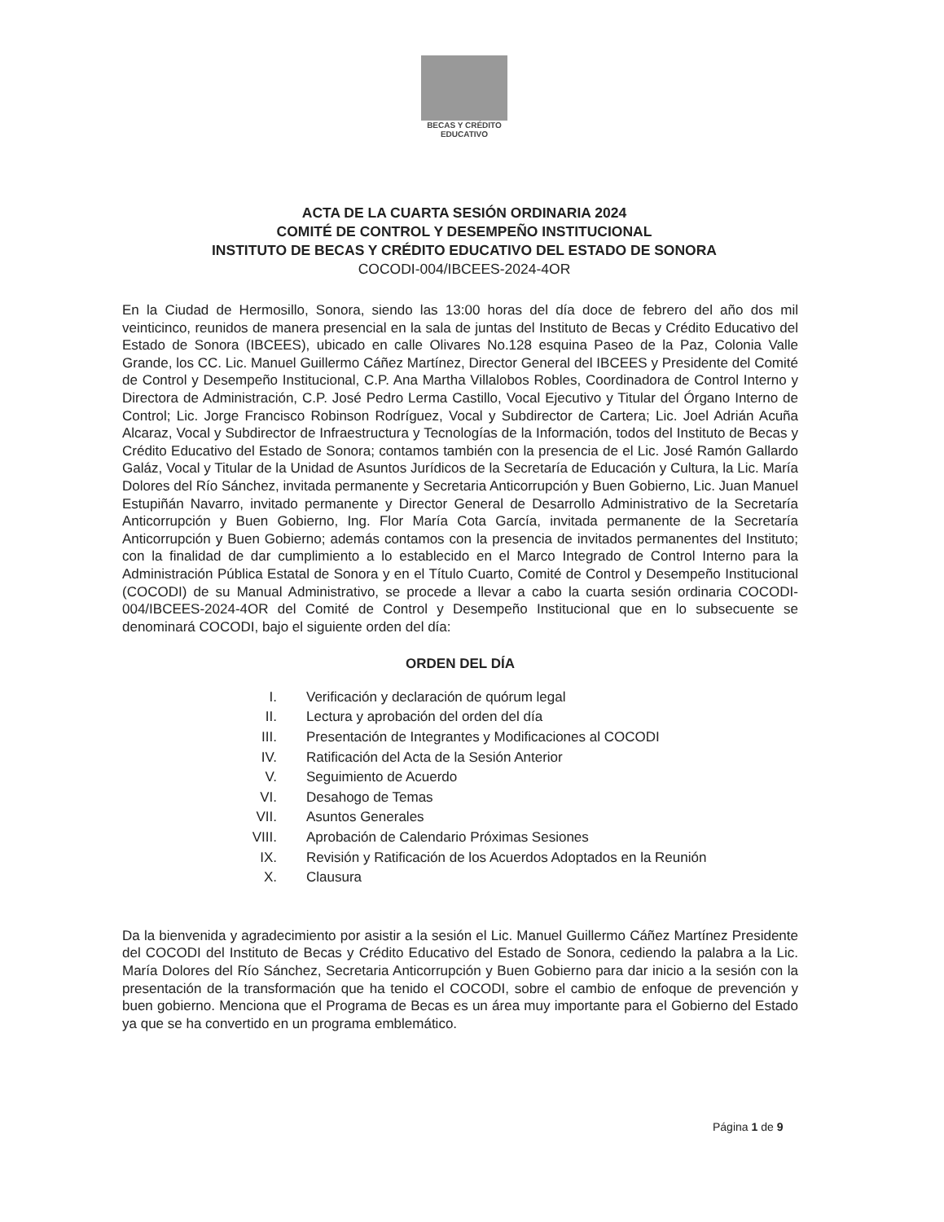BECAS Y CRÉDITO
EDUCATIVO
ACTA DE LA CUARTA SESIÓN ORDINARIA 2024
COMITÉ DE CONTROL Y DESEMPEÑO INSTITUCIONAL
INSTITUTO DE BECAS Y CRÉDITO EDUCATIVO DEL ESTADO DE SONORA
COCODI-004/IBCEES-2024-4OR
En la Ciudad de Hermosillo, Sonora, siendo las 13:00 horas del día doce de febrero del año dos mil veinticinco, reunidos de manera presencial en la sala de juntas del Instituto de Becas y Crédito Educativo del Estado de Sonora (IBCEES), ubicado en calle Olivares No.128 esquina Paseo de la Paz, Colonia Valle Grande, los CC. Lic. Manuel Guillermo Cáñez Martínez, Director General del IBCEES y Presidente del Comité de Control y Desempeño Institucional, C.P. Ana Martha Villalobos Robles, Coordinadora de Control Interno y Directora de Administración, C.P. José Pedro Lerma Castillo, Vocal Ejecutivo y Titular del Órgano Interno de Control; Lic. Jorge Francisco Robinson Rodríguez, Vocal y Subdirector de Cartera; Lic. Joel Adrián Acuña Alcaraz, Vocal y Subdirector de Infraestructura y Tecnologías de la Información, todos del Instituto de Becas y Crédito Educativo del Estado de Sonora; contamos también con la presencia de el Lic. José Ramón Gallardo Galáz, Vocal y Titular de la Unidad de Asuntos Jurídicos de la Secretaría de Educación y Cultura, la Lic. María Dolores del Río Sánchez, invitada permanente y Secretaria Anticorrupción y Buen Gobierno, Lic. Juan Manuel Estupiñán Navarro, invitado permanente y Director General de Desarrollo Administrativo de la Secretaría Anticorrupción y Buen Gobierno, Ing. Flor María Cota García, invitada permanente de la Secretaría Anticorrupción y Buen Gobierno; además contamos con la presencia de invitados permanentes del Instituto; con la finalidad de dar cumplimiento a lo establecido en el Marco Integrado de Control Interno para la Administración Pública Estatal de Sonora y en el Título Cuarto, Comité de Control y Desempeño Institucional (COCODI) de su Manual Administrativo, se procede a llevar a cabo la cuarta sesión ordinaria COCODI-004/IBCEES-2024-4OR del Comité de Control y Desempeño Institucional que en lo subsecuente se denominará COCODI, bajo el siguiente orden del día:
ORDEN DEL DÍA
I. Verificación y declaración de quórum legal
II. Lectura y aprobación del orden del día
III. Presentación de Integrantes y Modificaciones al COCODI
IV. Ratificación del Acta de la Sesión Anterior
V. Seguimiento de Acuerdo
VI. Desahogo de Temas
VII. Asuntos Generales
VIII. Aprobación de Calendario Próximas Sesiones
IX. Revisión y Ratificación de los Acuerdos Adoptados en la Reunión
X. Clausura
Da la bienvenida y agradecimiento por asistir a la sesión el Lic. Manuel Guillermo Cáñez Martínez Presidente del COCODI del Instituto de Becas y Crédito Educativo del Estado de Sonora, cediendo la palabra a la Lic. María Dolores del Río Sánchez, Secretaria Anticorrupción y Buen Gobierno para dar inicio a la sesión con la presentación de la transformación que ha tenido el COCODI, sobre el cambio de enfoque de prevención y buen gobierno. Menciona que el Programa de Becas es un área muy importante para el Gobierno del Estado ya que se ha convertido en un programa emblemático.
Página 1 de 9